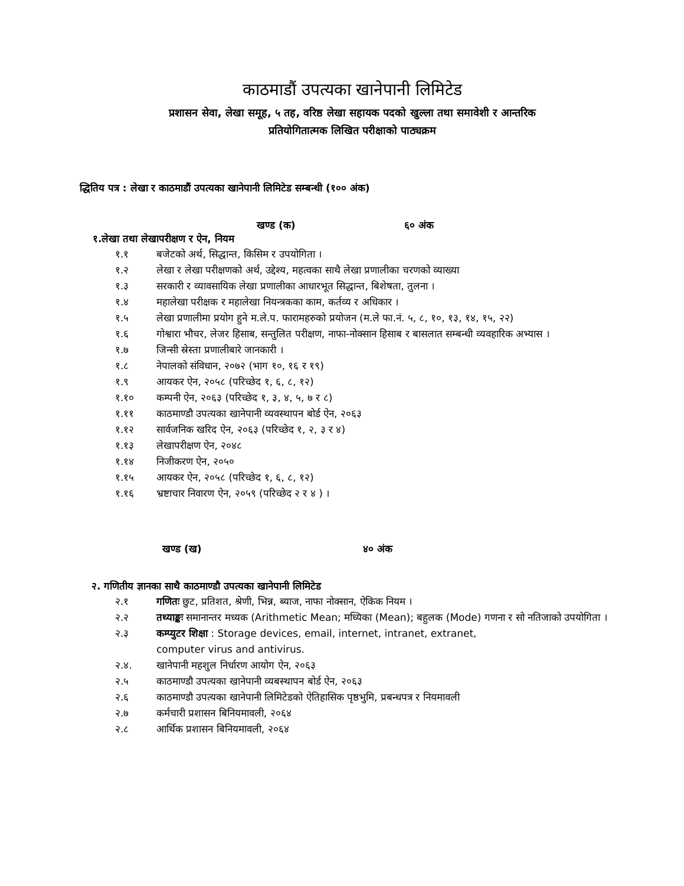काठमाडौं उपत्यका खानेपानी लिमिटेड
प्रशासन सेवा, लेखा समूह, ५ तह, वरिष्ठ लेखा सहायक पदको खुल्ला तथा समावेशी र आन्तरिक
प्रतियोगितात्मक लिखित परीक्षाको पाठ्यक्रम
द्धितिय पत्र : लेखा र काठमाडौं उपत्यका खानेपानी लिमिटेड सम्बन्धी (१०० अंक)
खण्ड (क) ६० अंक
१.लेखा तथा लेखापरीक्षण र ऐन, नियम
१.१ बजेटको अर्थ, सिद्धान्त, किसिम र उपयोगिता ।
१.२ लेखा र लेखा परीक्षणको अर्थ, उद्देश्य, महत्वका साथै लेखा प्रणालीका चरणको व्याख्या
१.३ सरकारी र व्यावसायिक लेखा प्रणालीका आधारभूत सिद्धान्त, बिशेषता, तुलना ।
१.४ महालेखा परीक्षक र महालेखा नियन्त्रकका काम, कर्तव्य र अधिकार ।
१.५ लेखा प्रणालीमा प्रयोग हुने म.ले.प. फारामहरुको प्रयोजन (म.ले फा.नं. ५, ८, १०, १३, १४, १५, २२)
१.६ गोश्वारा भौचर, लेजर हिसाब, सन्तुलित परीक्षण, नाफा-नोक्सान हिसाब र बासलात सम्बन्धी व्यवहारिक अभ्यास ।
१.७ जिन्सी स्रेस्ता प्रणालीबारे जानकारी ।
१.८ नेपालको संविधान, २०७२ (भाग १०, १६ र १९)
१.९ आयकर ऐन, २०५८ (परिच्छेद १, ६, ८, १२)
१.१० कम्पनी ऐन, २०६३ (परिच्छेद १, ३, ४, ५, ७ र ८)
१.११ काठमाण्डौ उपत्यका खानेपानी व्यवस्थापन बोर्ड ऐन, २०६३
१.१२ सार्वजनिक खरिद ऐन, २०६३ (परिच्छेद १, २, ३ र ४)
१.१३ लेखापरीक्षण ऐन, २०४८
१.१४ निजीकरण ऐन, २०५०
१.१५ आयकर ऐन, २०५८ (परिच्छेद १, ६, ८, १२)
१.१६ भ्रष्टाचार निवारण ऐन, २०५९ (परिच्छेद २ र ४ ) ।
खण्ड (ख) ४० अंक
२. गणितीय ज्ञानका साथै काठमाण्डौ उपत्यका खानेपानी लिमिटेड
२.१ गणितः छुट, प्रतिशत, श्रेणी, भिन्न, ब्याज, नाफा नोक्सान, ऐकिक नियम ।
२.२ तथ्याङ्कः समानान्तर मध्यक (Arithmetic Mean; मध्यिका (Mean); बहुलक (Mode) गणना र सो नतिजाको उपयोगिता ।
२.३ कम्प्युटर शिक्षा : Storage devices, email, internet, intranet, extranet,
computer virus and antivirus.
२.४. खानेपानी महशुल निर्धारण आयोग ऐन, २०६३
२.५ काठमाण्डौ उपत्यका खानेपानी व्यबस्थापन बोर्ड ऐन, २०६३
२.६ काठमाण्डौ उपत्यका खानेपानी लिमिटेडको ऐतिहासिक पृष्ठभुमि, प्रबन्धपत्र र नियमावली
२.७ कर्मचारी प्रशासन बिनियमावली, २०६४
२.८ आर्थिक प्रशासन बिनियमावली, २०६४